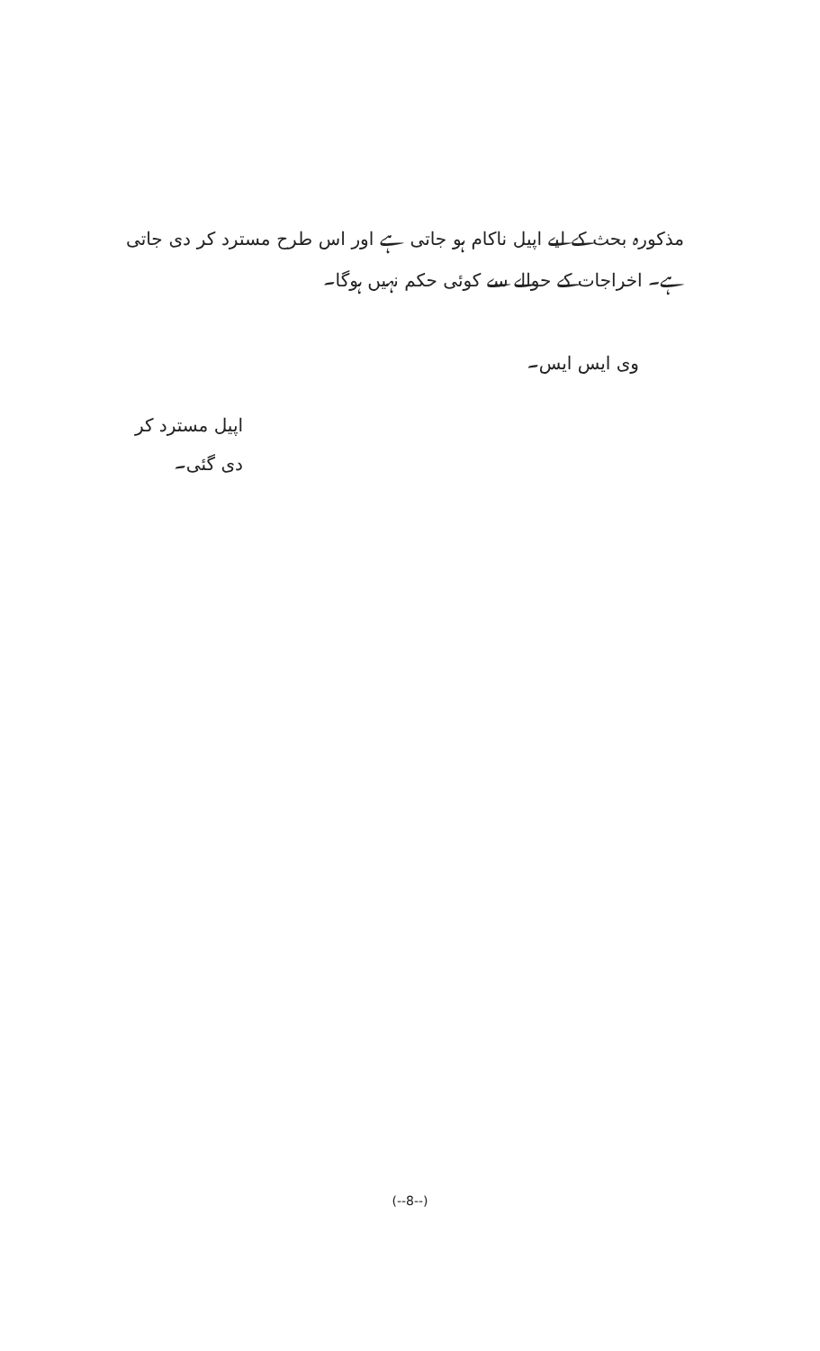مذکورہ بحث کے لیے اپیل ناکام ہو جاتی ہے اور اس طرح مسترد کر دی جاتی ہے۔ اخراجات کے حوالے سے کوئی حکم نہیں ہوگا۔
وی ایس ایس۔
اپیل مسترد کر دی گئی۔
(--8--)